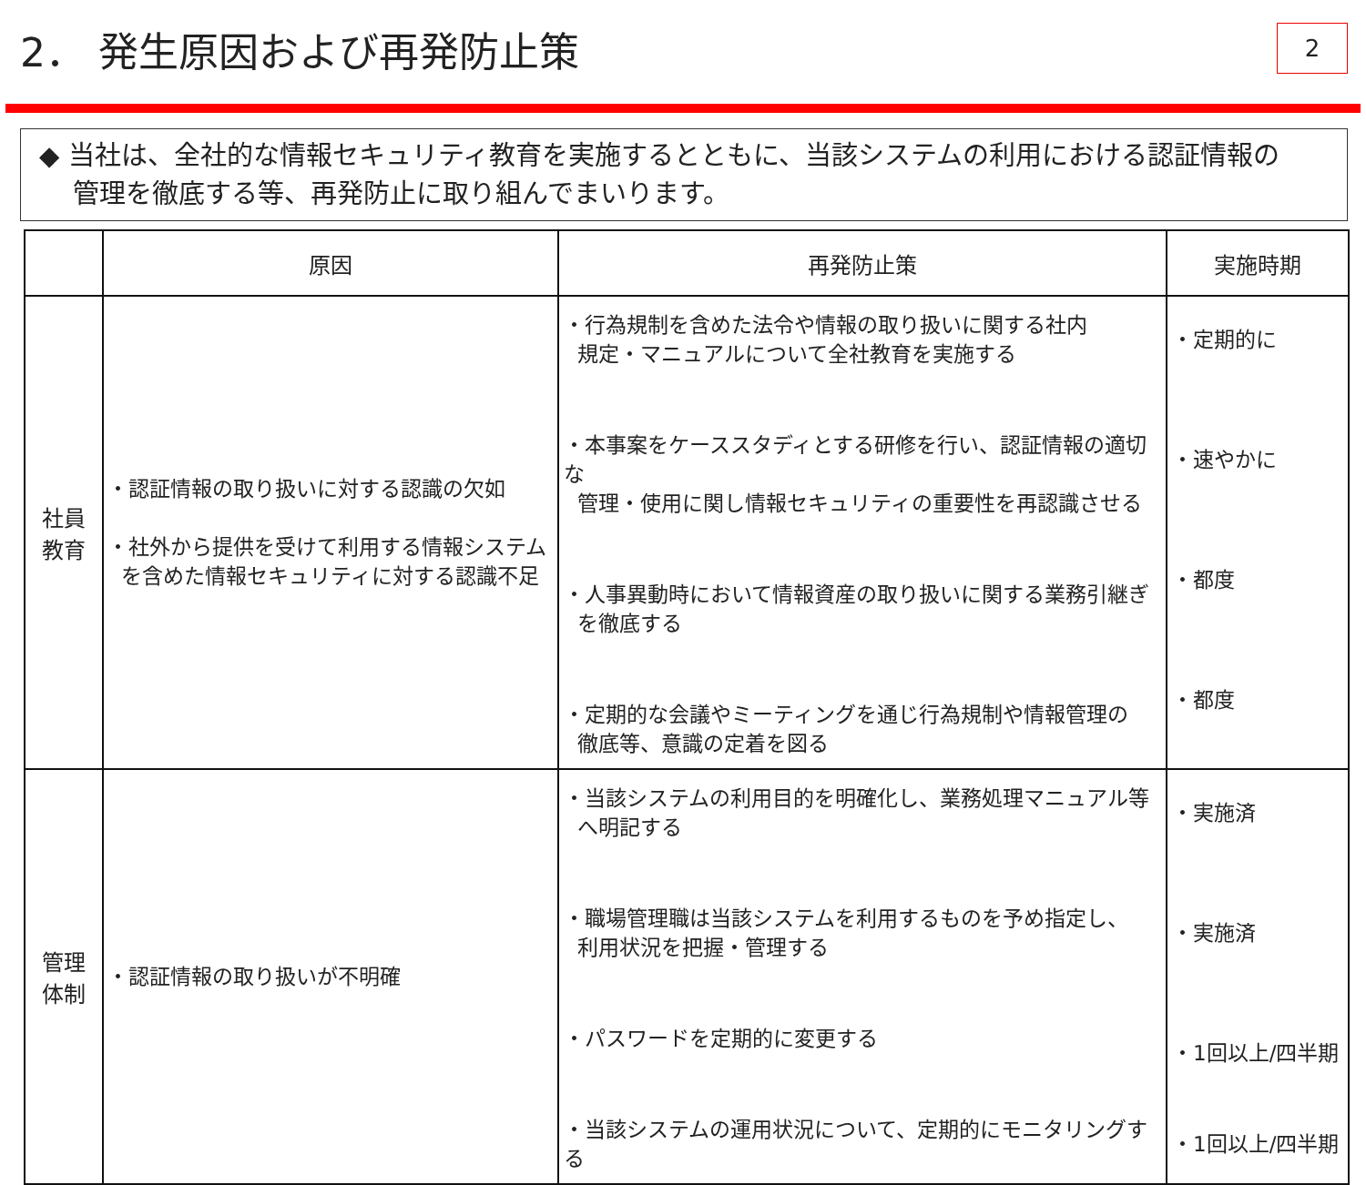2． 発生原因および再発防止策
2
◆ 当社は、全社的な情報セキュリティ教育を実施するとともに、当該システムの利用における認証情報の
管理を徹底する等、再発防止に取り組んでまいります。
| | 原因 | 再発防止策 | 実施時期 |
| --- | --- | --- | --- |
| 社員 教育 | ・認証情報の取り扱いに対する認識の欠如 ・社外から提供を受けて利用する情報システム を含めた情報セキュリティに対する認識不足 | ・行為規制を含めた法令や情報の取り扱いに関する社内 規定・マニュアルについて全社教育を実施する ・本事案をケーススタディとする研修を行い、認証情報の適切な 管理・使用に関し情報セキュリティの重要性を再認識させる ・人事異動時において情報資産の取り扱いに関する業務引継ぎ を徹底する ・定期的な会議やミーティングを通じ行為規制や情報管理の 徹底等、意識の定着を図る | ・定期的に ・速やかに ・都度 ・都度 |
| 管理 体制 | ・認証情報の取り扱いが不明確 | ・当該システムの利用目的を明確化し、業務処理マニュアル等 へ明記する ・職場管理職は当該システムを利用するものを予め指定し、 利用状況を把握・管理する ・パスワードを定期的に変更する ・当該システムの運用状況について、定期的にモニタリングする | ・実施済 ・実施済 ・1回以上/四半期 ・1回以上/四半期 |